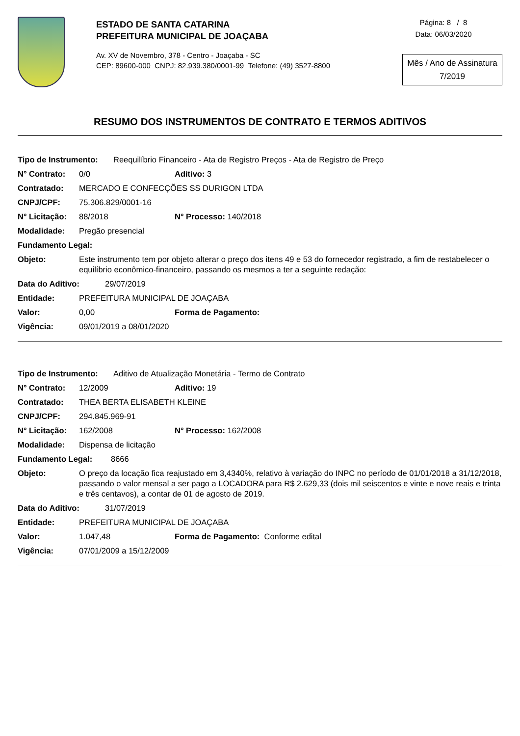ESTADO DE SANTA CATARINA
PREFEITURA MUNICIPAL DE JOAÇABA
Av. XV de Novembro, 378 - Centro - Joaçaba - SC
CEP: 89600-000 CNPJ: 82.939.380/0001-99 Telefone: (49) 3527-8800
Página: 8 / 8
Data: 06/03/2020
Mês / Ano de Assinatura
7/2019
RESUMO DOS INSTRUMENTOS DE CONTRATO E TERMOS ADITIVOS
Tipo de Instrumento: Reequilíbrio Financeiro - Ata de Registro Preços - Ata de Registro de Preço
N° Contrato: 0/0 Aditivo: 3
Contratado: MERCADO E CONFECÇÕES SS DURIGON LTDA
CNPJ/CPF: 75.306.829/0001-16
N° Licitação: 88/2018 N° Processo: 140/2018
Modalidade: Pregão presencial
Fundamento Legal:
Objeto: Este instrumento tem por objeto alterar o preço dos itens 49 e 53 do fornecedor registrado, a fim de restabelecer o equilíbrio econômico-financeiro, passando os mesmos a ter a seguinte redação:
Data do Aditivo: 29/07/2019
Entidade: PREFEITURA MUNICIPAL DE JOAÇABA
Valor: 0,00 Forma de Pagamento:
Vigência: 09/01/2019 a 08/01/2020
Tipo de Instrumento: Aditivo de Atualização Monetária - Termo de Contrato
N° Contrato: 12/2009 Aditivo: 19
Contratado: THEA BERTA ELISABETH KLEINE
CNPJ/CPF: 294.845.969-91
N° Licitação: 162/2008 N° Processo: 162/2008
Modalidade: Dispensa de licitação
Fundamento Legal: 8666
Objeto: O preço da locação fica reajustado em 3,4340%, relativo à variação do INPC no período de 01/01/2018 a 31/12/2018, passando o valor mensal a ser pago a LOCADORA para R$ 2.629,33 (dois mil seiscentos e vinte e nove reais e trinta e três centavos), a contar de 01 de agosto de 2019.
Data do Aditivo: 31/07/2019
Entidade: PREFEITURA MUNICIPAL DE JOAÇABA
Valor: 1.047,48 Forma de Pagamento: Conforme edital
Vigência: 07/01/2009 a 15/12/2009